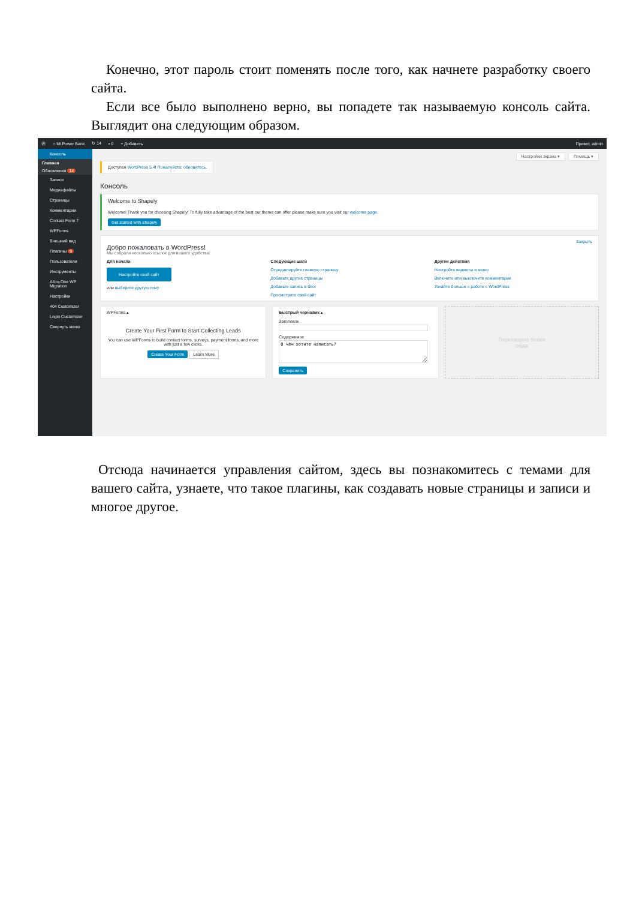Конечно, этот пароль стоит поменять после того, как начнете разработку своего сайта.
Если все было выполнено верно, вы попадете так называемую консоль сайта. Выглядит она следующим образом.
Ⓦ ⌂ Mi Power Bank ↻ 14 ▪ 0 + Добавить Привет, admin
Консоль
Главная
Обновления 14
Записи
Медиафайлы
Страницы
Комментарии
Contact Form 7
WPForms
Внешний вид
Плагины 9
Пользователи
Инструменты
All-in-One WP Migration
Настройки
404 Customizer
Login Customizer
Свернуть меню
Настройки экрана ▾ Помощь ▾
Доступен WordPress 5.4! Пожалуйста, обновитесь.
Консоль
Welcome to Shapely
Welcome! Thank you for choosing Shapely! To fully take advantage of the best our theme can offer please make sure you visit our welcome page.
Get started with Shapely
Закрыть
Добро пожаловать в WordPress!
Мы собрали несколько ссылок для вашего удобства:
Для начала
Настройте свой сайт
или выберите другую тему
Следующие шаги
Отредактируйте главную страницу
Добавьте другие страницы
Добавьте запись в блог
Просмотрите свой сайт
Другие действия
Настройте виджеты и меню
Включите или выключите комментарии
Узнайте больше о работе с WordPress
WPForms ▴
Create Your First Form to Start Collecting Leads
You can use WPForms to build contact forms, surveys, payment forms, and more with just a few clicks.
Create Your Form Learn More
Быстрый черновик ▴
ЗаголовокСодержимое
О чём хотите написать?
Сохранить
Перетащите блоки
сюда
Отсюда начинается управления сайтом, здесь вы познакомитесь с темами для вашего сайта, узнаете, что такое плагины, как создавать новые страницы и записи и многое другое.